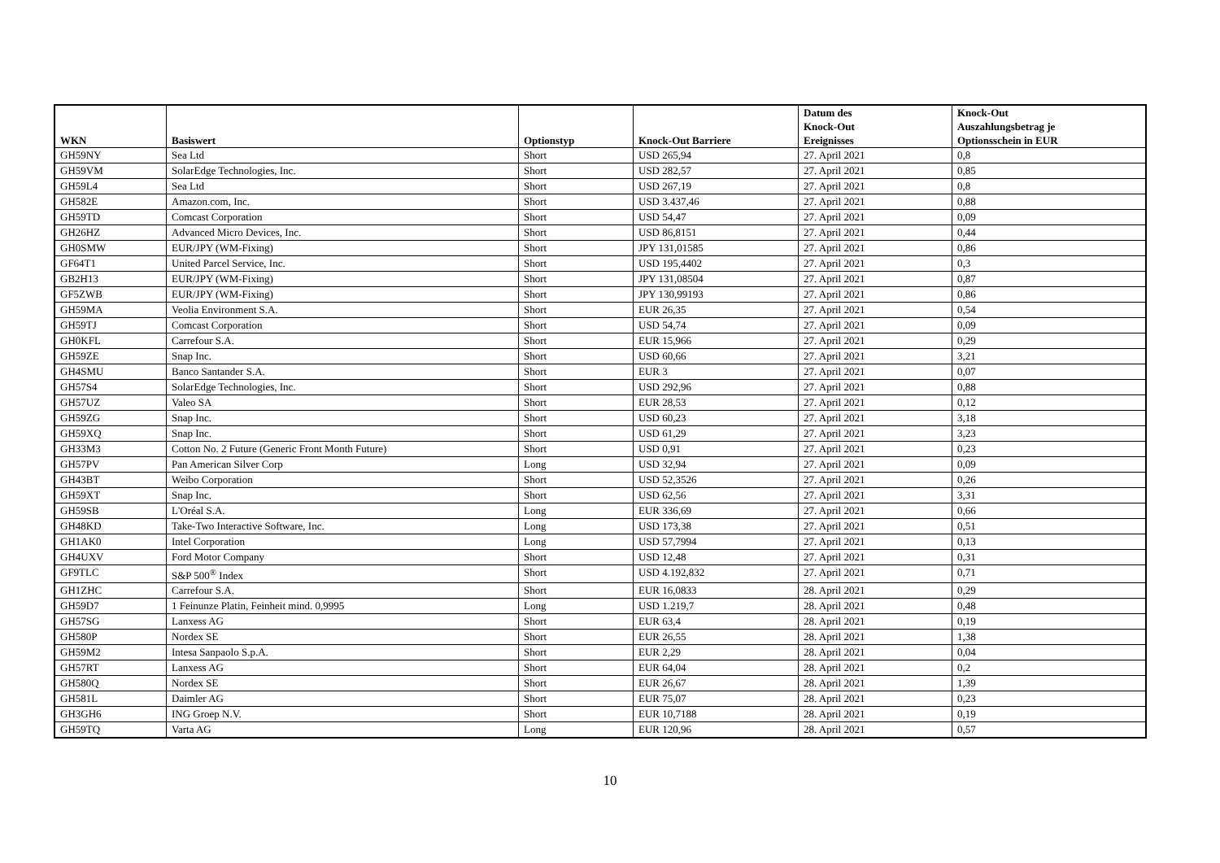| WKN | Basiswert | Optionstyp | Knock-Out Barriere | Datum des Knock-Out Ereignisses | Knock-Out Auszahlungsbetrag je Optionsschein in EUR |
| --- | --- | --- | --- | --- | --- |
| GH59NY | Sea Ltd | Short | USD 265,94 | 27. April 2021 | 0,8 |
| GH59VM | SolarEdge Technologies, Inc. | Short | USD 282,57 | 27. April 2021 | 0,85 |
| GH59L4 | Sea Ltd | Short | USD 267,19 | 27. April 2021 | 0,8 |
| GH582E | Amazon.com, Inc. | Short | USD 3.437,46 | 27. April 2021 | 0,88 |
| GH59TD | Comcast Corporation | Short | USD 54,47 | 27. April 2021 | 0,09 |
| GH26HZ | Advanced Micro Devices, Inc. | Short | USD 86,8151 | 27. April 2021 | 0,44 |
| GH0SMW | EUR/JPY (WM-Fixing) | Short | JPY 131,01585 | 27. April 2021 | 0,86 |
| GF64T1 | United Parcel Service, Inc. | Short | USD 195,4402 | 27. April 2021 | 0,3 |
| GB2H13 | EUR/JPY (WM-Fixing) | Short | JPY 131,08504 | 27. April 2021 | 0,87 |
| GF5ZWB | EUR/JPY (WM-Fixing) | Short | JPY 130,99193 | 27. April 2021 | 0,86 |
| GH59MA | Veolia Environment S.A. | Short | EUR 26,35 | 27. April 2021 | 0,54 |
| GH59TJ | Comcast Corporation | Short | USD 54,74 | 27. April 2021 | 0,09 |
| GH0KFL | Carrefour S.A. | Short | EUR 15,966 | 27. April 2021 | 0,29 |
| GH59ZE | Snap Inc. | Short | USD 60,66 | 27. April 2021 | 3,21 |
| GH4SMU | Banco Santander S.A. | Short | EUR 3 | 27. April 2021 | 0,07 |
| GH57S4 | SolarEdge Technologies, Inc. | Short | USD 292,96 | 27. April 2021 | 0,88 |
| GH57UZ | Valeo SA | Short | EUR 28,53 | 27. April 2021 | 0,12 |
| GH59ZG | Snap Inc. | Short | USD 60,23 | 27. April 2021 | 3,18 |
| GH59XQ | Snap Inc. | Short | USD 61,29 | 27. April 2021 | 3,23 |
| GH33M3 | Cotton No. 2 Future (Generic Front Month Future) | Short | USD 0,91 | 27. April 2021 | 0,23 |
| GH57PV | Pan American Silver Corp | Long | USD 32,94 | 27. April 2021 | 0,09 |
| GH43BT | Weibo Corporation | Short | USD 52,3526 | 27. April 2021 | 0,26 |
| GH59XT | Snap Inc. | Short | USD 62,56 | 27. April 2021 | 3,31 |
| GH59SB | L'Oréal S.A. | Long | EUR 336,69 | 27. April 2021 | 0,66 |
| GH48KD | Take-Two Interactive Software, Inc. | Long | USD 173,38 | 27. April 2021 | 0,51 |
| GH1AK0 | Intel Corporation | Long | USD 57,7994 | 27. April 2021 | 0,13 |
| GH4UXV | Ford Motor Company | Short | USD 12,48 | 27. April 2021 | 0,31 |
| GF9TLC | S&P 500<sup>®</sup> Index | Short | USD 4.192,832 | 27. April 2021 | 0,71 |
| GH1ZHC | Carrefour S.A. | Short | EUR 16,0833 | 28. April 2021 | 0,29 |
| GH59D7 | 1 Feinunze Platin, Feinheit mind. 0,9995 | Long | USD 1.219,7 | 28. April 2021 | 0,48 |
| GH57SG | Lanxess AG | Short | EUR 63,4 | 28. April 2021 | 0,19 |
| GH580P | Nordex SE | Short | EUR 26,55 | 28. April 2021 | 1,38 |
| GH59M2 | Intesa Sanpaolo S.p.A. | Short | EUR 2,29 | 28. April 2021 | 0,04 |
| GH57RT | Lanxess AG | Short | EUR 64,04 | 28. April 2021 | 0,2 |
| GH580Q | Nordex SE | Short | EUR 26,67 | 28. April 2021 | 1,39 |
| GH581L | Daimler AG | Short | EUR 75,07 | 28. April 2021 | 0,23 |
| GH3GH6 | ING Groep N.V. | Short | EUR 10,7188 | 28. April 2021 | 0,19 |
| GH59TQ | Varta AG | Long | EUR 120,96 | 28. April 2021 | 0,57 |
10